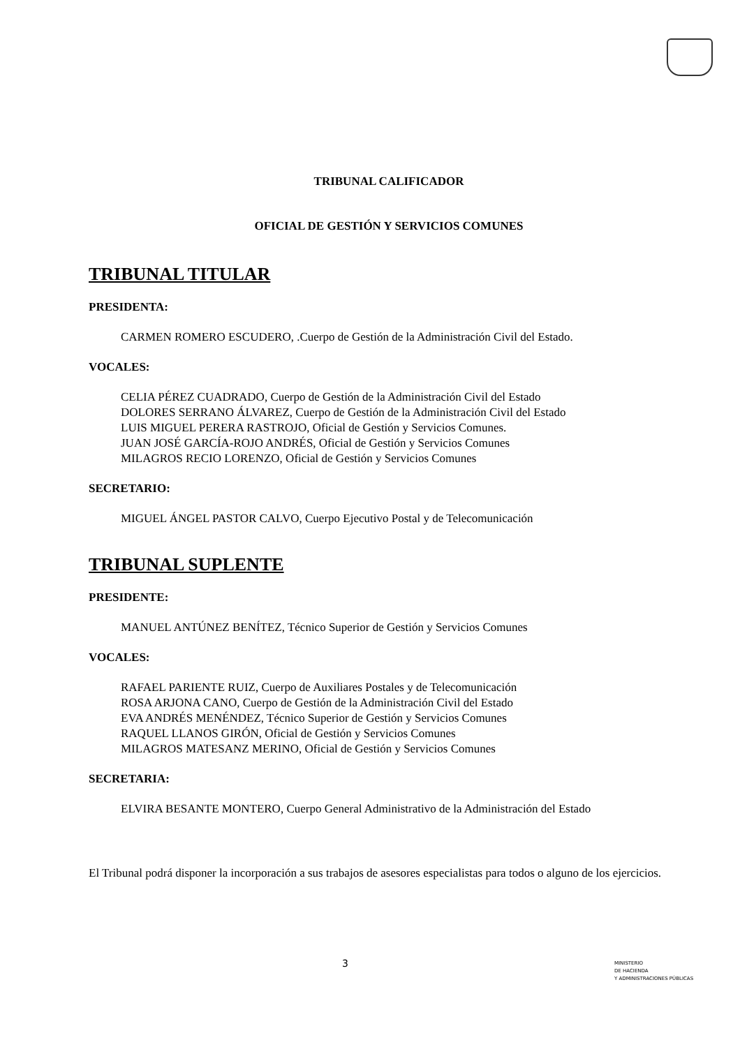TRIBUNAL CALIFICADOR
OFICIAL DE GESTIÓN Y SERVICIOS COMUNES
TRIBUNAL TITULAR
PRESIDENTA:
CARMEN ROMERO ESCUDERO, .Cuerpo de Gestión de la Administración Civil del Estado.
VOCALES:
CELIA PÉREZ CUADRADO, Cuerpo de Gestión de la Administración Civil del Estado
DOLORES SERRANO ÁLVAREZ, Cuerpo de Gestión de la Administración Civil del Estado
LUIS MIGUEL PERERA RASTROJO, Oficial de Gestión y Servicios Comunes.
JUAN JOSÉ GARCÍA-ROJO ANDRÉS, Oficial de Gestión y Servicios Comunes
MILAGROS RECIO LORENZO, Oficial de Gestión y Servicios Comunes
SECRETARIO:
MIGUEL ÁNGEL PASTOR CALVO, Cuerpo Ejecutivo Postal y de Telecomunicación
TRIBUNAL SUPLENTE
PRESIDENTE:
MANUEL ANTÚNEZ BENÍTEZ, Técnico Superior de Gestión y Servicios Comunes
VOCALES:
RAFAEL PARIENTE RUIZ, Cuerpo de Auxiliares Postales y de Telecomunicación
ROSA ARJONA CANO, Cuerpo de Gestión de la Administración Civil del Estado
EVA ANDRÉS MENÉNDEZ, Técnico Superior de Gestión y Servicios Comunes
RAQUEL LLANOS GIRÓN, Oficial de Gestión y Servicios Comunes
MILAGROS MATESANZ MERINO, Oficial de Gestión y Servicios Comunes
SECRETARIA:
ELVIRA BESANTE MONTERO, Cuerpo General Administrativo de la Administración del Estado
El Tribunal podrá disponer la incorporación a sus trabajos de asesores especialistas para todos o alguno de los ejercicios.
3
MINISTERIO
DE HACIENDA
Y ADMINISTRACIONES PÚBLICAS